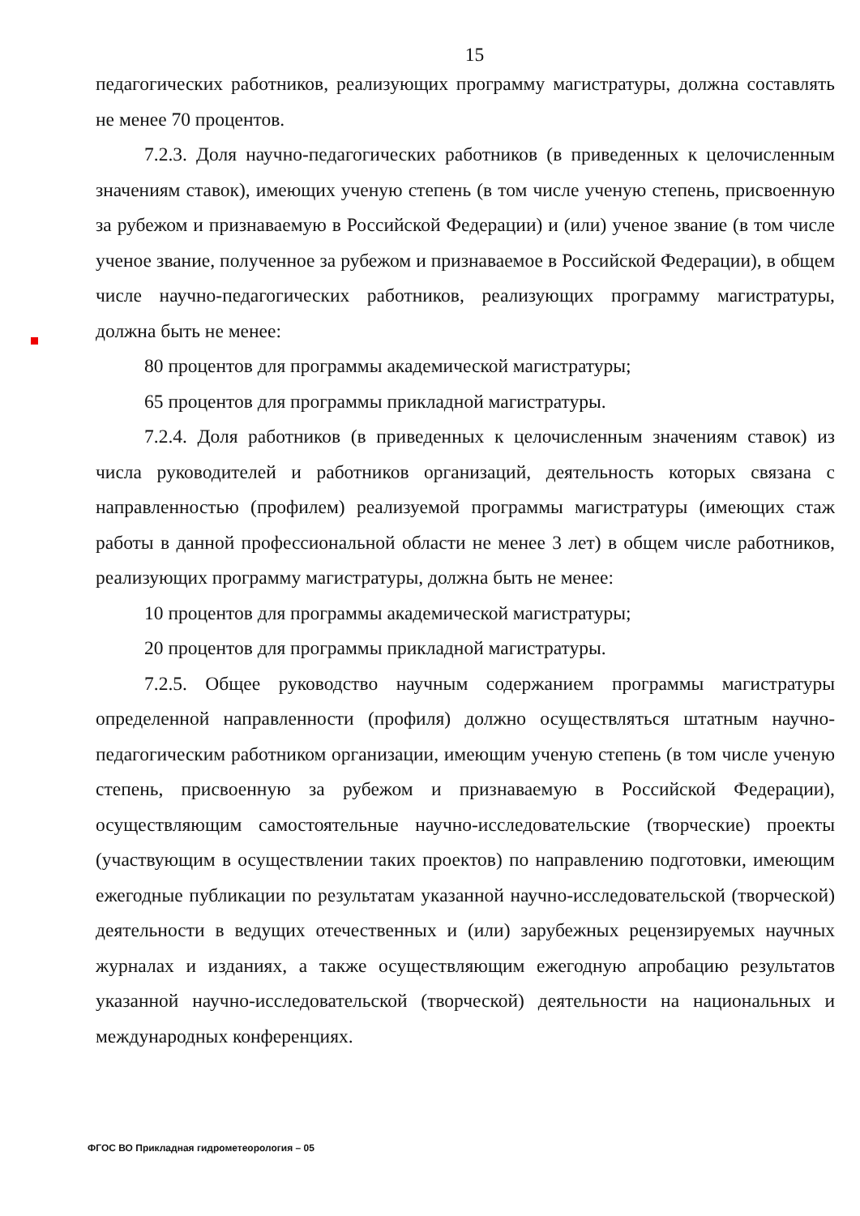15
педагогических работников, реализующих программу магистратуры, должна составлять не менее 70 процентов.
7.2.3. Доля научно-педагогических работников (в приведенных к целочисленным значениям ставок), имеющих ученую степень (в том числе ученую степень, присвоенную за рубежом и признаваемую в Российской Федерации) и (или) ученое звание (в том числе ученое звание, полученное за рубежом и признаваемое в Российской Федерации), в общем числе научно-педагогических работников, реализующих программу магистратуры, должна быть не менее:
80 процентов для программы академической магистратуры;
65 процентов для программы прикладной магистратуры.
7.2.4. Доля работников (в приведенных к целочисленным значениям ставок) из числа руководителей и работников организаций, деятельность которых связана с направленностью (профилем) реализуемой программы магистратуры (имеющих стаж работы в данной профессиональной области не менее 3 лет) в общем числе работников, реализующих программу магистратуры, должна быть не менее:
10 процентов для программы академической магистратуры;
20 процентов для программы прикладной магистратуры.
7.2.5. Общее руководство научным содержанием программы магистратуры определенной направленности (профиля) должно осуществляться штатным научно-педагогическим работником организации, имеющим ученую степень (в том числе ученую степень, присвоенную за рубежом и признаваемую в Российской Федерации), осуществляющим самостоятельные научно-исследовательские (творческие) проекты (участвующим в осуществлении таких проектов) по направлению подготовки, имеющим ежегодные публикации по результатам указанной научно-исследовательской (творческой) деятельности в ведущих отечественных и (или) зарубежных рецензируемых научных журналах и изданиях, а также осуществляющим ежегодную апробацию результатов указанной научно-исследовательской (творческой) деятельности на национальных и международных конференциях.
ФГОС ВО Прикладная гидрометеорология – 05